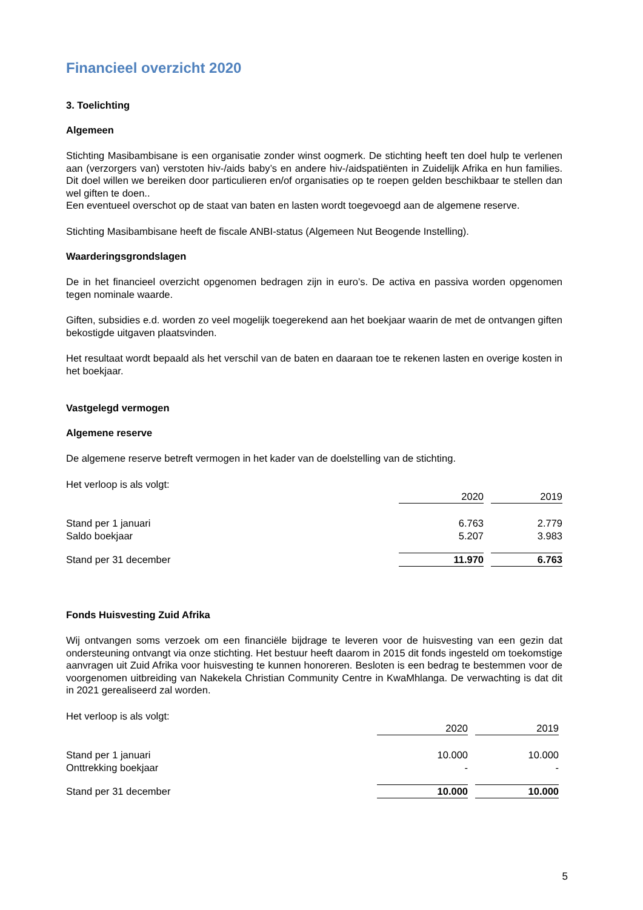Financieel overzicht 2020
3. Toelichting
Algemeen
Stichting Masibambisane is een organisatie zonder winst oogmerk. De stichting heeft ten doel hulp te verlenen aan (verzorgers van) verstoten hiv-/aids baby’s en andere hiv-/aidspatiënten in Zuidelijk Afrika en hun families. Dit doel willen we bereiken door particulieren en/of organisaties op te roepen gelden beschikbaar te stellen dan wel giften te doen..
Een eventueel overschot op de staat van baten en lasten wordt toegevoegd aan de algemene reserve.
Stichting Masibambisane heeft de fiscale ANBI-status (Algemeen Nut Beogende Instelling).
Waarderingsgrondslagen
De in het financieel overzicht opgenomen bedragen zijn in euro’s. De activa en passiva worden opgenomen tegen nominale waarde.
Giften, subsidies e.d. worden zo veel mogelijk toegerekend aan het boekjaar waarin de met de ontvangen giften bekostigde uitgaven plaatsvinden.
Het resultaat wordt bepaald als het verschil van de baten en daaraan toe te rekenen lasten en overige kosten in het boekjaar.
Vastgelegd vermogen
Algemene reserve
De algemene reserve betreft vermogen in het kader van de doelstelling van de stichting.
Het verloop is als volgt:
| | 2020 | | 2019 |
| Stand per 1 januari | 6.763 | | 2.779 |
| Saldo boekjaar | 5.207 | | 3.983 |
| Stand per 31 december | 11.970 | | 6.763 |
Fonds Huisvesting Zuid Afrika
Wij ontvangen soms verzoek om een financiële bijdrage te leveren voor de huisvesting van een gezin dat ondersteuning ontvangt via onze stichting. Het bestuur heeft daarom in 2015 dit fonds ingesteld om toekomstige aanvragen uit Zuid Afrika voor huisvesting te kunnen honoreren. Besloten is een bedrag te bestemmen voor de voorgenomen uitbreiding van Nakekela Christian Community Centre in KwaMhlanga. De verwachting is dat dit in 2021 gerealiseerd zal worden.
Het verloop is als volgt:
| | 2020 | | 2019 | |
| Stand per 1 januari | 10.000 | | 10.000 | |
| Onttrekking boekjaar | - | | - | |
| Stand per 31 december | 10.000 | | 10.000 | |
5